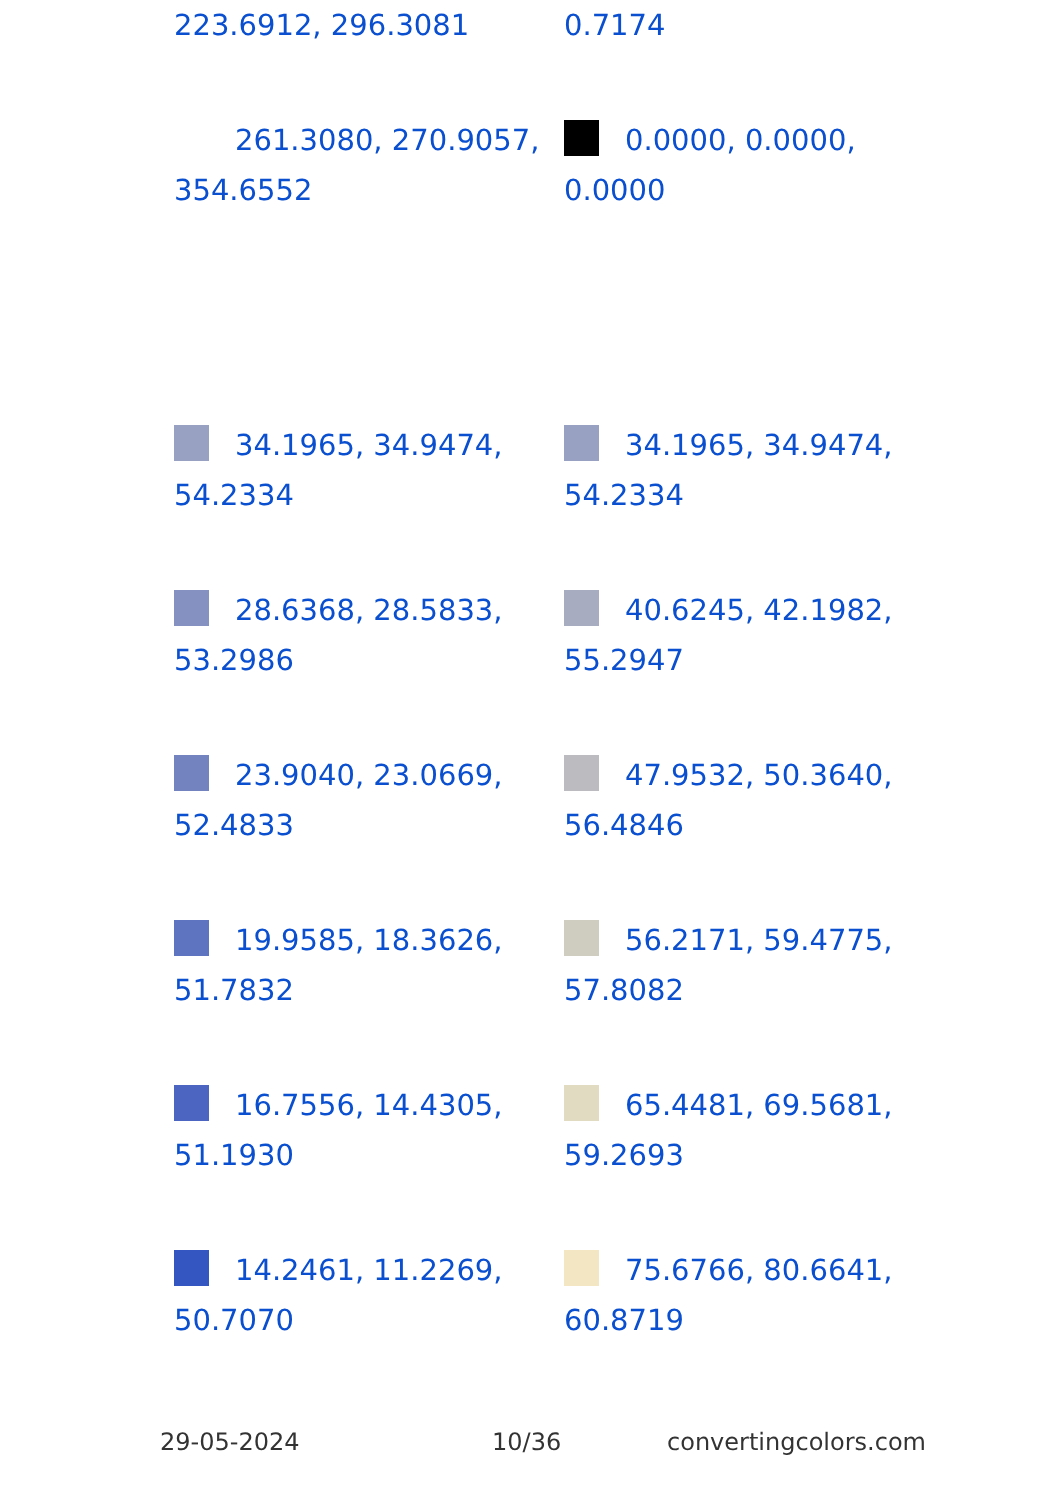223.6912, 296.3081 0.7174
261.3080, 270.9057, 354.6552
0.0000, 0.0000, 0.0000
34.1965, 34.9474, 54.2334
34.1965, 34.9474, 54.2334
28.6368, 28.5833, 53.2986
40.6245, 42.1982, 55.2947
23.9040, 23.0669, 52.4833
47.9532, 50.3640, 56.4846
19.9585, 18.3626, 51.7832
56.2171, 59.4775, 57.8082
16.7556, 14.4305, 51.1930
65.4481, 69.5681, 59.2693
14.2461, 11.2269, 50.7070
75.6766, 80.6641, 60.8719
29-05-2024 10/36 convertingcolors.com